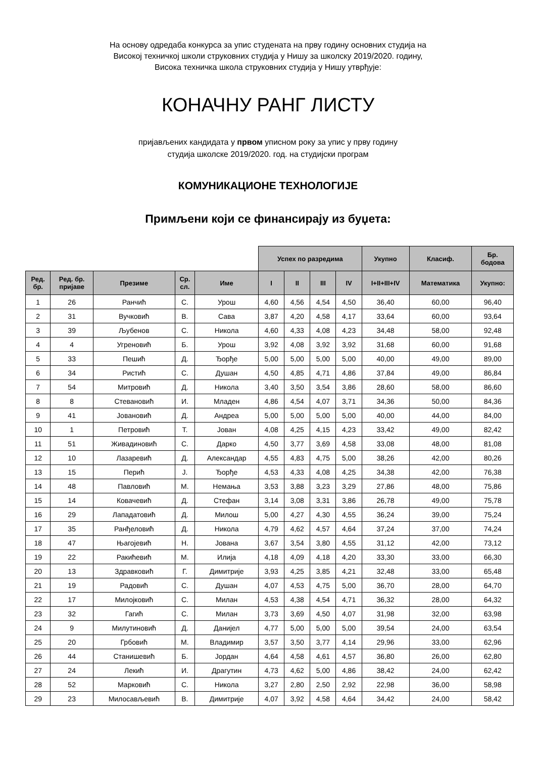На основу одредаба конкурса за упис студената на прву годину основних студија на
Високој техничкој школи струковних студија у Нишу за школску 2019/2020. годину,
Висока техничка школа струковних студија у Нишу утврђује:
КОНАЧНУ РАНГ ЛИСТУ
пријављених кандидата у првом уписном року за упис у прву годину
студија школске 2019/2020. год. на студијски програм
КОМУНИКАЦИОНЕ ТЕХНОЛОГИЈЕ
Примљени који се финансирају из буџета:
| | | | | | Успех по разредима | | | | Укупно | Класиф. | Бр. бодова |
| Ред. бр. | Ред. бр. пријаве | Презиме | Ср. сл. | Име | I | II | III | IV | I+II+III+IV | Математика | Укупно: |
| 1 | 26 | Ранчић | С. | Урош | 4,60 | 4,56 | 4,54 | 4,50 | 36,40 | 60,00 | 96,40 |
| 2 | 31 | Вучковић | В. | Сава | 3,87 | 4,20 | 4,58 | 4,17 | 33,64 | 60,00 | 93,64 |
| 3 | 39 | Љубенов | С. | Никола | 4,60 | 4,33 | 4,08 | 4,23 | 34,48 | 58,00 | 92,48 |
| 4 | 4 | Угреновић | Б. | Урош | 3,92 | 4,08 | 3,92 | 3,92 | 31,68 | 60,00 | 91,68 |
| 5 | 33 | Пешић | Д. | Ђорђе | 5,00 | 5,00 | 5,00 | 5,00 | 40,00 | 49,00 | 89,00 |
| 6 | 34 | Ристић | С. | Душан | 4,50 | 4,85 | 4,71 | 4,86 | 37,84 | 49,00 | 86,84 |
| 7 | 54 | Митровић | Д. | Никола | 3,40 | 3,50 | 3,54 | 3,86 | 28,60 | 58,00 | 86,60 |
| 8 | 8 | Стевановић | И. | Младен | 4,86 | 4,54 | 4,07 | 3,71 | 34,36 | 50,00 | 84,36 |
| 9 | 41 | Јовановић | Д. | Андреа | 5,00 | 5,00 | 5,00 | 5,00 | 40,00 | 44,00 | 84,00 |
| 10 | 1 | Петровић | Т. | Јован | 4,08 | 4,25 | 4,15 | 4,23 | 33,42 | 49,00 | 82,42 |
| 11 | 51 | Живадиновић | С. | Дарко | 4,50 | 3,77 | 3,69 | 4,58 | 33,08 | 48,00 | 81,08 |
| 12 | 10 | Лазаревић | Д. | Александар | 4,55 | 4,83 | 4,75 | 5,00 | 38,26 | 42,00 | 80,26 |
| 13 | 15 | Перић | Ј. | Ђорђе | 4,53 | 4,33 | 4,08 | 4,25 | 34,38 | 42,00 | 76,38 |
| 14 | 48 | Павловић | М. | Немања | 3,53 | 3,88 | 3,23 | 3,29 | 27,86 | 48,00 | 75,86 |
| 15 | 14 | Ковачевић | Д. | Стефан | 3,14 | 3,08 | 3,31 | 3,86 | 26,78 | 49,00 | 75,78 |
| 16 | 29 | Лападатовић | Д. | Милош | 5,00 | 4,27 | 4,30 | 4,55 | 36,24 | 39,00 | 75,24 |
| 17 | 35 | Ранђеловић | Д. | Никола | 4,79 | 4,62 | 4,57 | 4,64 | 37,24 | 37,00 | 74,24 |
| 18 | 47 | Њагојевић | Н. | Јована | 3,67 | 3,54 | 3,80 | 4,55 | 31,12 | 42,00 | 73,12 |
| 19 | 22 | Ракићевић | М. | Илија | 4,18 | 4,09 | 4,18 | 4,20 | 33,30 | 33,00 | 66,30 |
| 20 | 13 | Здравковић | Г. | Димитрије | 3,93 | 4,25 | 3,85 | 4,21 | 32,48 | 33,00 | 65,48 |
| 21 | 19 | Радовић | С. | Душан | 4,07 | 4,53 | 4,75 | 5,00 | 36,70 | 28,00 | 64,70 |
| 22 | 17 | Милојковић | С. | Милан | 4,53 | 4,38 | 4,54 | 4,71 | 36,32 | 28,00 | 64,32 |
| 23 | 32 | Гагић | С. | Милан | 3,73 | 3,69 | 4,50 | 4,07 | 31,98 | 32,00 | 63,98 |
| 24 | 9 | Милутиновић | Д. | Данијел | 4,77 | 5,00 | 5,00 | 5,00 | 39,54 | 24,00 | 63,54 |
| 25 | 20 | Грбовић | М. | Владимир | 3,57 | 3,50 | 3,77 | 4,14 | 29,96 | 33,00 | 62,96 |
| 26 | 44 | Станишевић | Б. | Јордан | 4,64 | 4,58 | 4,61 | 4,57 | 36,80 | 26,00 | 62,80 |
| 27 | 24 | Лекић | И. | Драгутин | 4,73 | 4,62 | 5,00 | 4,86 | 38,42 | 24,00 | 62,42 |
| 28 | 52 | Марковић | С. | Никола | 3,27 | 2,80 | 2,50 | 2,92 | 22,98 | 36,00 | 58,98 |
| 29 | 23 | Милосављевић | В. | Димитрије | 4,07 | 3,92 | 4,58 | 4,64 | 34,42 | 24,00 | 58,42 |